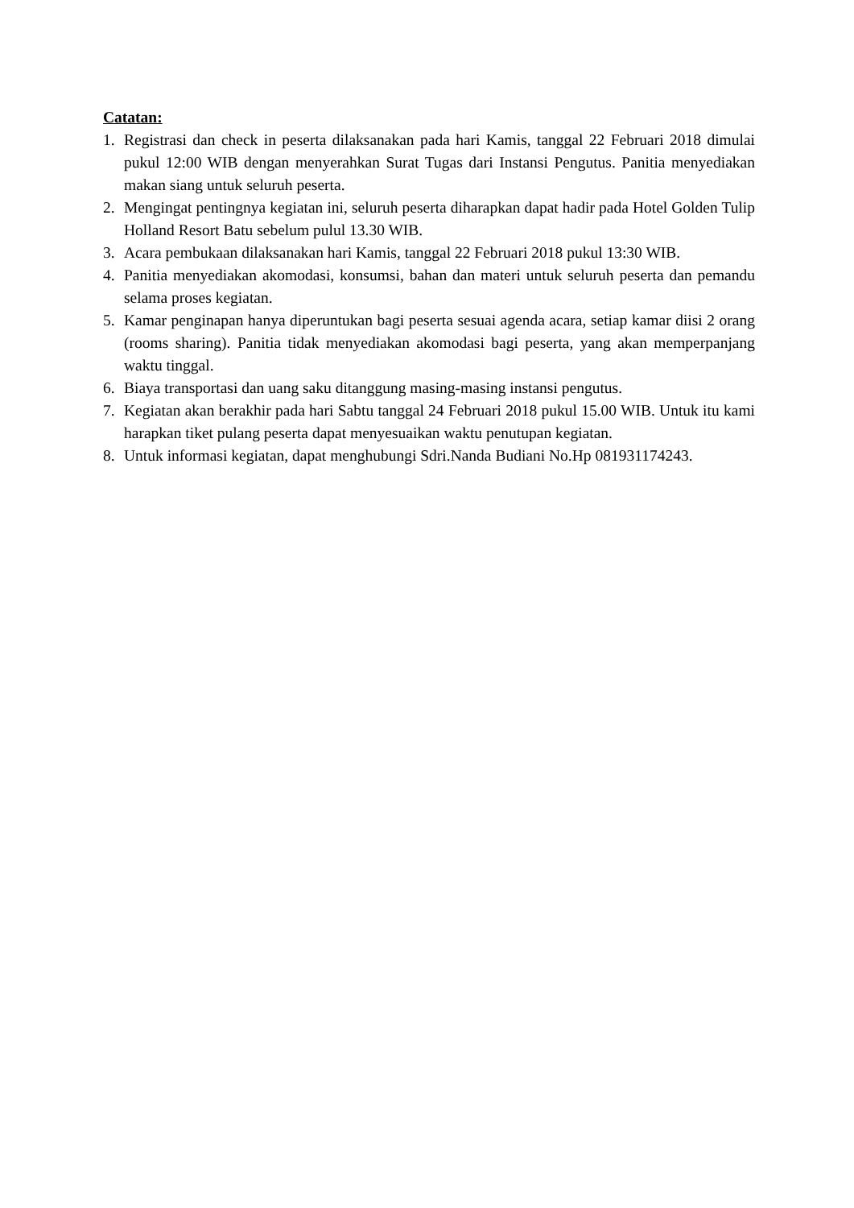Catatan:
1. Registrasi dan check in peserta dilaksanakan pada hari Kamis, tanggal 22 Februari 2018 dimulai pukul 12:00 WIB dengan menyerahkan Surat Tugas dari Instansi Pengutus. Panitia menyediakan makan siang untuk seluruh peserta.
2. Mengingat pentingnya kegiatan ini, seluruh peserta diharapkan dapat hadir pada Hotel Golden Tulip Holland Resort Batu sebelum pulul 13.30 WIB.
3. Acara pembukaan dilaksanakan hari Kamis, tanggal 22 Februari 2018 pukul 13:30 WIB.
4. Panitia menyediakan akomodasi, konsumsi, bahan dan materi untuk seluruh peserta dan pemandu selama proses kegiatan.
5. Kamar penginapan hanya diperuntukan bagi peserta sesuai agenda acara, setiap kamar diisi 2 orang (rooms sharing). Panitia tidak menyediakan akomodasi bagi peserta, yang akan memperpanjang waktu tinggal.
6. Biaya transportasi dan uang saku ditanggung masing-masing instansi pengutus.
7. Kegiatan akan berakhir pada hari Sabtu tanggal 24 Februari 2018 pukul 15.00 WIB. Untuk itu kami harapkan tiket pulang peserta dapat menyesuaikan waktu penutupan kegiatan.
8. Untuk informasi kegiatan, dapat menghubungi Sdri.Nanda Budiani No.Hp 081931174243.